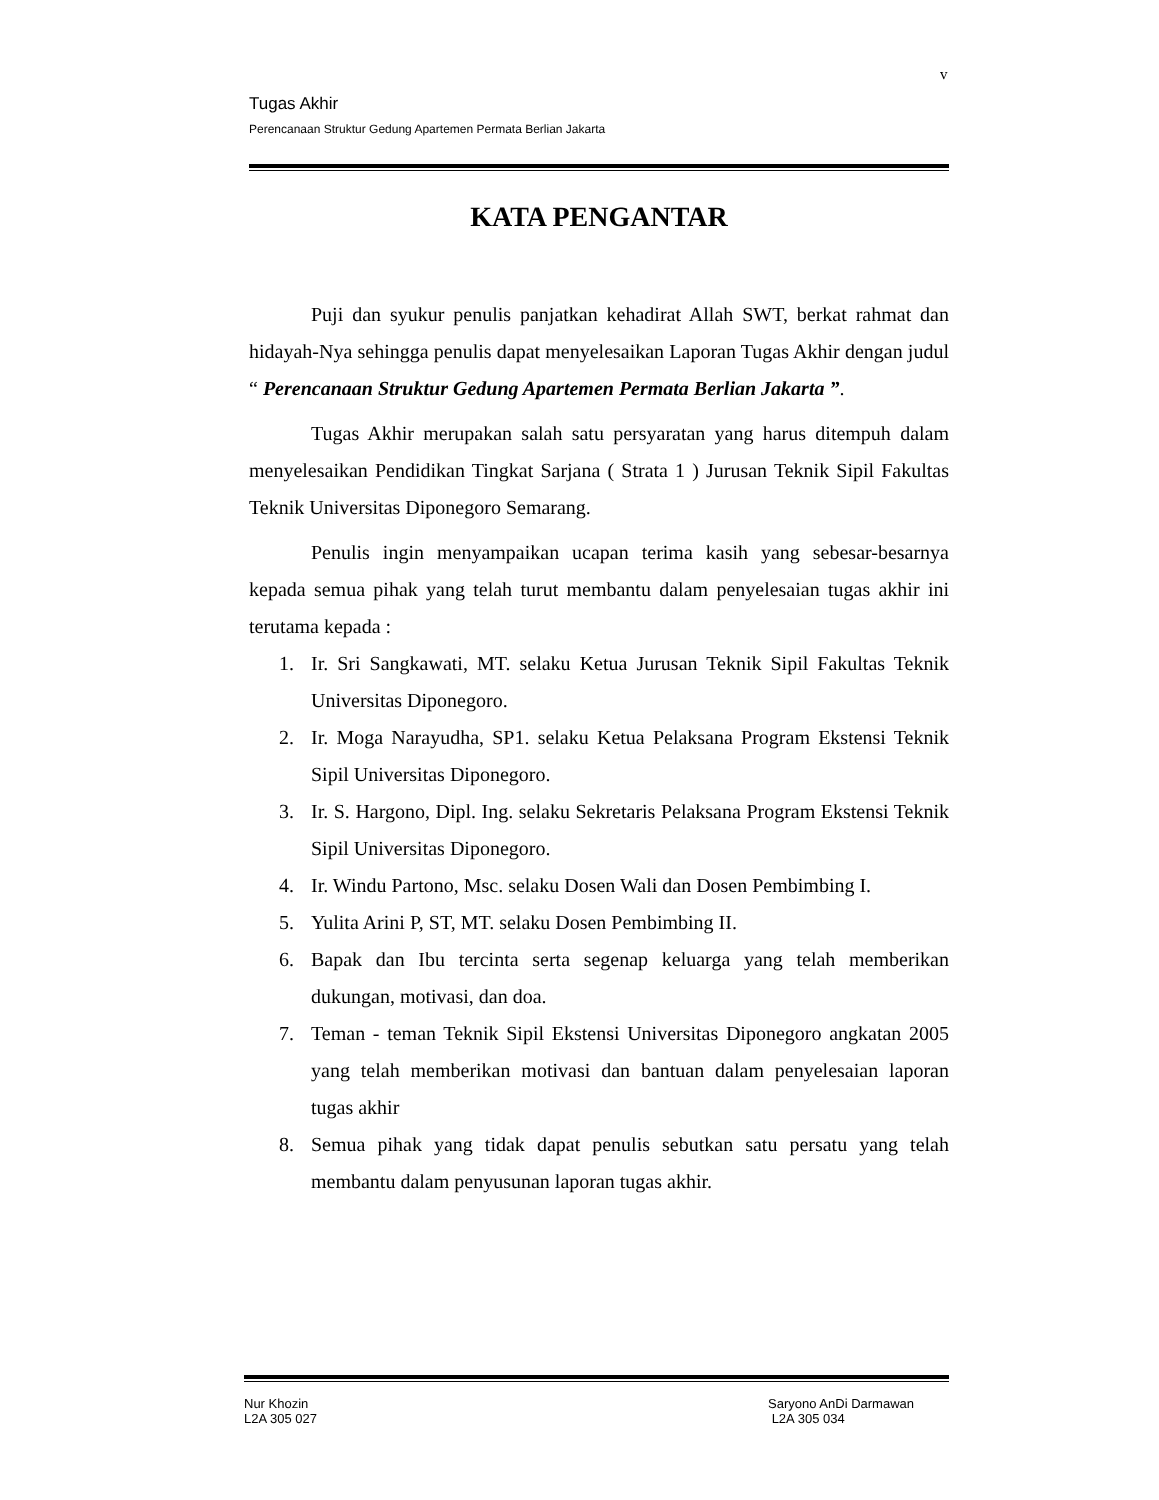v
Tugas Akhir
Perencanaan Struktur Gedung Apartemen Permata Berlian Jakarta
KATA PENGANTAR
Puji dan syukur penulis panjatkan kehadirat Allah SWT, berkat rahmat dan hidayah-Nya sehingga penulis dapat menyelesaikan Laporan Tugas Akhir dengan judul “ Perencanaan Struktur Gedung Apartemen Permata Berlian Jakarta ”.
Tugas Akhir merupakan salah satu persyaratan yang harus ditempuh dalam menyelesaikan Pendidikan Tingkat Sarjana ( Strata 1 ) Jurusan Teknik Sipil Fakultas Teknik Universitas Diponegoro Semarang.
Penulis ingin menyampaikan ucapan terima kasih yang sebesar-besarnya kepada semua pihak yang telah turut membantu dalam penyelesaian tugas akhir ini terutama kepada :
1. Ir. Sri Sangkawati, MT. selaku Ketua Jurusan Teknik Sipil Fakultas Teknik Universitas Diponegoro.
2. Ir. Moga Narayudha, SP1. selaku Ketua Pelaksana Program Ekstensi Teknik Sipil Universitas Diponegoro.
3. Ir. S. Hargono, Dipl. Ing. selaku Sekretaris Pelaksana Program Ekstensi Teknik Sipil Universitas Diponegoro.
4. Ir. Windu Partono, Msc. selaku Dosen Wali dan Dosen Pembimbing I.
5. Yulita Arini P, ST, MT. selaku Dosen Pembimbing II.
6. Bapak dan Ibu tercinta serta segenap keluarga yang telah memberikan dukungan, motivasi, dan doa.
7. Teman - teman Teknik Sipil Ekstensi Universitas Diponegoro angkatan 2005 yang telah memberikan motivasi dan bantuan dalam penyelesaian laporan tugas akhir
8. Semua pihak yang tidak dapat penulis sebutkan satu persatu yang telah membantu dalam penyusunan laporan tugas akhir.
Nur Khozin
L2A 305 027
Saryono AnDi Darmawan
L2A 305 034